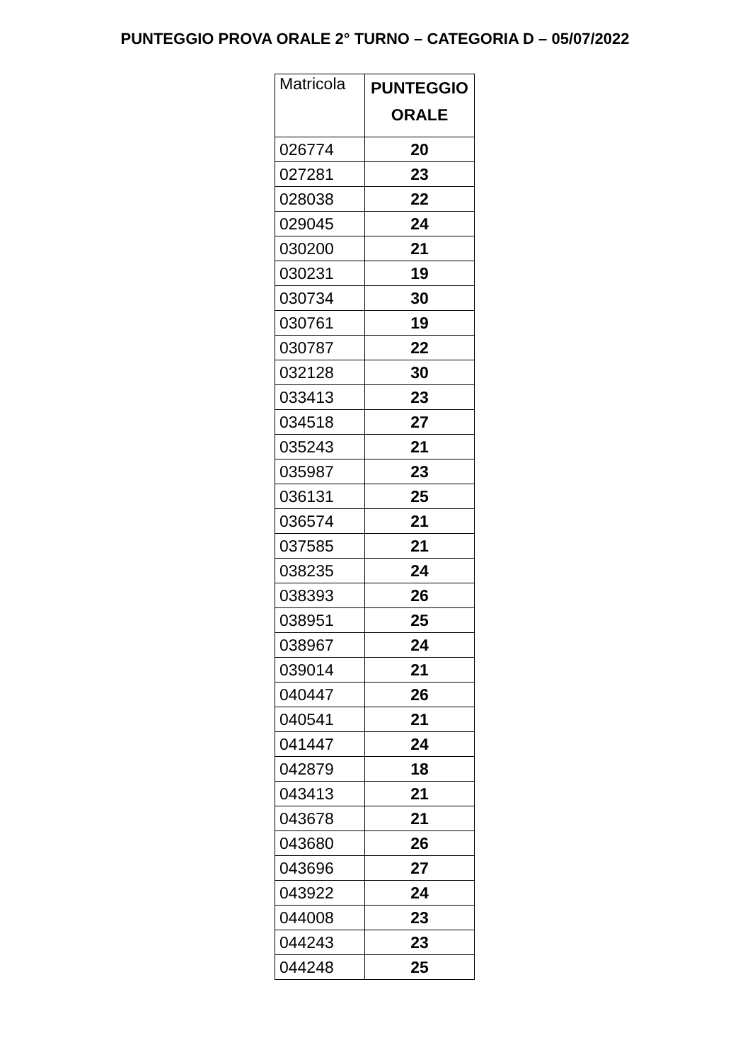PUNTEGGIO PROVA ORALE 2° TURNO – CATEGORIA D – 05/07/2022
| Matricola | PUNTEGGIO ORALE |
| --- | --- |
| 026774 | 20 |
| 027281 | 23 |
| 028038 | 22 |
| 029045 | 24 |
| 030200 | 21 |
| 030231 | 19 |
| 030734 | 30 |
| 030761 | 19 |
| 030787 | 22 |
| 032128 | 30 |
| 033413 | 23 |
| 034518 | 27 |
| 035243 | 21 |
| 035987 | 23 |
| 036131 | 25 |
| 036574 | 21 |
| 037585 | 21 |
| 038235 | 24 |
| 038393 | 26 |
| 038951 | 25 |
| 038967 | 24 |
| 039014 | 21 |
| 040447 | 26 |
| 040541 | 21 |
| 041447 | 24 |
| 042879 | 18 |
| 043413 | 21 |
| 043678 | 21 |
| 043680 | 26 |
| 043696 | 27 |
| 043922 | 24 |
| 044008 | 23 |
| 044243 | 23 |
| 044248 | 25 |